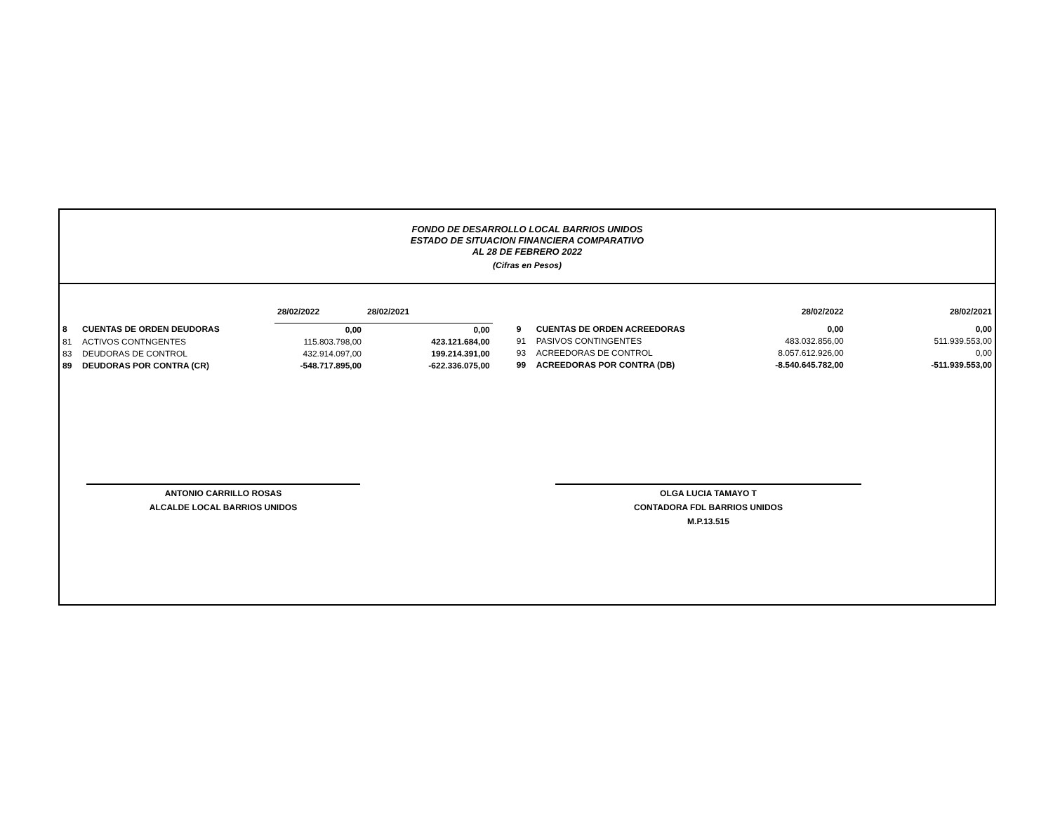FONDO DE DESARROLLO LOCAL BARRIOS UNIDOS
ESTADO DE SITUACION FINANCIERA COMPARATIVO
AL 28 DE FEBRERO 2022
(Cifras en Pesos)
| | | 28/02/2022 | 28/02/2021 |
| 8 | CUENTAS DE ORDEN DEUDORAS | 0,00 | 0,00 |
| 81 | ACTIVOS CONTNGENTES | 115.803.798,00 | 423.121.684,00 |
| 83 | DEUDORAS DE CONTROL | 432.914.097,00 | 199.214.391,00 |
| 89 | DEUDORAS POR CONTRA (CR) | -548.717.895,00 | -622.336.075,00 |
| | | 28/02/2022 | 28/02/2021 |
| 9 | CUENTAS DE ORDEN ACREEDORAS | 0,00 | 0,00 |
| 91 | PASIVOS CONTINGENTES | 483.032.856,00 | 511.939.553,00 |
| 93 | ACREEDORAS DE CONTROL | 8.057.612.926,00 | 0,00 |
| 99 | ACREEDORAS POR CONTRA (DB) | -8.540.645.782,00 | -511.939.553,00 |
ANTONIO CARRILLO ROSAS
ALCALDE LOCAL BARRIOS UNIDOS
OLGA LUCIA TAMAYO T
CONTADORA FDL BARRIOS UNIDOS
M.P.13.515